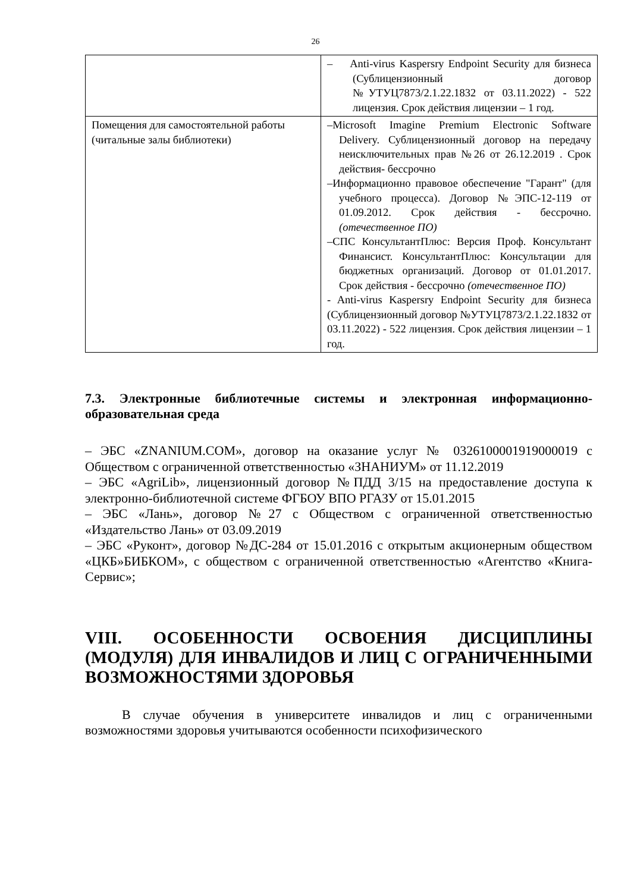26
| | – Anti-virus Kaspersry Endpoint Security для бизнеса (Сублицензионный договор №УТУЦ7873/2.1.22.1832 от 03.11.2022) - 522 лицензия. Срок действия лицензии – 1 год. |
| Помещения для самостоятельной работы (читальные залы библиотеки) | –Microsoft Imagine Premium Electronic Software Delivery. Сублицензионный договор на передачу неисключительных прав №26 от 26.12.2019 . Срок действия- бессрочно –Информационно правовое обеспечение "Гарант" (для учебного процесса). Договор №ЭПС-12-119 от 01.09.2012. Срок действия - бессрочно. (отечественное ПО) –СПС КонсультантПлюс: Версия Проф. Консультант Финансист. КонсультантПлюс: Консультации для бюджетных организаций. Договор от 01.01.2017. Срок действия - бессрочно (отечественное ПО) - Anti-virus Kaspersry Endpoint Security для бизнеса (Сублицензионный договор №УТУЦ7873/2.1.22.1832 от 03.11.2022) - 522 лицензия. Срок действия лицензии – 1 год. |
7.3. Электронные библиотечные системы и электронная информационно-образовательная среда
– ЭБС «ZNANIUM.COM», договор на оказание услуг № 0326100001919000019 с Обществом с ограниченной ответственностью «ЗНАНИУМ» от 11.12.2019
– ЭБС «AgriLib», лицензионный договор №ПДД 3/15 на предоставление доступа к электронно-библиотечной системе ФГБОУ ВПО РГАЗУ от 15.01.2015
– ЭБС «Лань», договор №27 с Обществом с ограниченной ответственностью «Издательство Лань» от 03.09.2019
– ЭБС «Руконт», договор №ДС-284 от 15.01.2016 с открытым акционерным обществом «ЦКБ»БИБКОМ», с обществом с ограниченной ответственностью «Агентство «Книга-Сервис»;
VIII. ОСОБЕННОСТИ ОСВОЕНИЯ ДИСЦИПЛИНЫ (МОДУЛЯ) ДЛЯ ИНВАЛИДОВ И ЛИЦ С ОГРАНИЧЕННЫМИ ВОЗМОЖНОСТЯМИ ЗДОРОВЬЯ
В случае обучения в университете инвалидов и лиц с ограниченными возможностями здоровья учитываются особенности психофизического